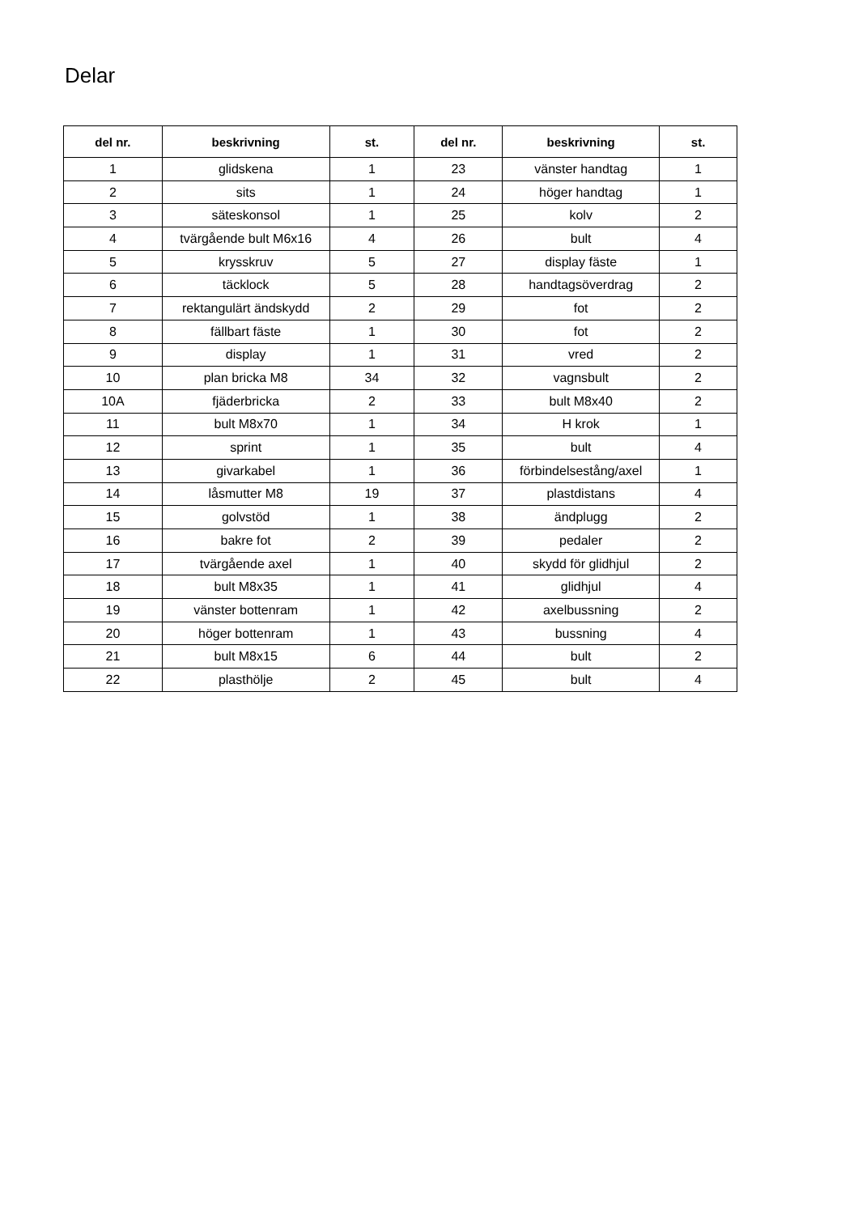Delar
| del nr. | beskrivning | st. | del nr. | beskrivning | st. |
| --- | --- | --- | --- | --- | --- |
| 1 | glidskena | 1 | 23 | vänster handtag | 1 |
| 2 | sits | 1 | 24 | höger handtag | 1 |
| 3 | säteskonsol | 1 | 25 | kolv | 2 |
| 4 | tvärgående bult M6x16 | 4 | 26 | bult | 4 |
| 5 | krysskruv | 5 | 27 | display fäste | 1 |
| 6 | täcklock | 5 | 28 | handtagsöverdrag | 2 |
| 7 | rektangulärt ändskydd | 2 | 29 | fot | 2 |
| 8 | fällbart fäste | 1 | 30 | fot | 2 |
| 9 | display | 1 | 31 | vred | 2 |
| 10 | plan bricka M8 | 34 | 32 | vagnsbult | 2 |
| 10A | fjäderbricka | 2 | 33 | bult M8x40 | 2 |
| 11 | bult M8x70 | 1 | 34 | H krok | 1 |
| 12 | sprint | 1 | 35 | bult | 4 |
| 13 | givarkabel | 1 | 36 | förbindelsestång/axel | 1 |
| 14 | låsmutter M8 | 19 | 37 | plastdistans | 4 |
| 15 | golvstöd | 1 | 38 | ändplugg | 2 |
| 16 | bakre fot | 2 | 39 | pedaler | 2 |
| 17 | tvärgående axel | 1 | 40 | skydd för glidhjul | 2 |
| 18 | bult M8x35 | 1 | 41 | glidhjul | 4 |
| 19 | vänster bottenram | 1 | 42 | axelbussning | 2 |
| 20 | höger bottenram | 1 | 43 | bussning | 4 |
| 21 | bult M8x15 | 6 | 44 | bult | 2 |
| 22 | plasthölje | 2 | 45 | bult | 4 |